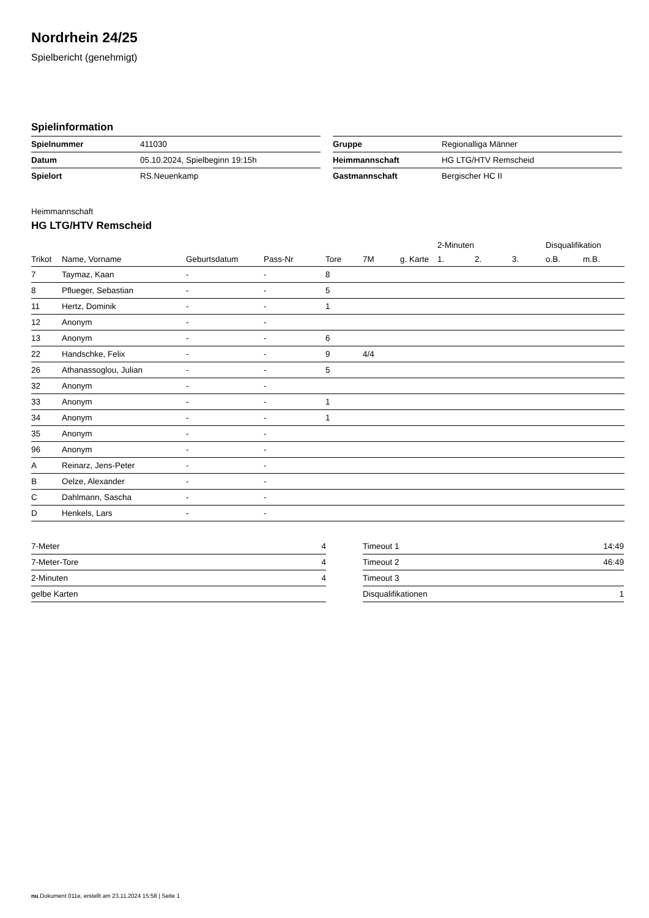Nordrhein 24/25
Spielbericht (genehmigt)
Spielinformation
| Spielnummer | 411030 |
| Datum | 05.10.2024, Spielbeginn 19:15h |
| Spielort | RS.Neuenkamp |
| Gruppe | Regionalliga Männer |
| Heimmannschaft | HG LTG/HTV Remscheid |
| Gastmannschaft | Bergischer HC II |
Heimmannschaft
HG LTG/HTV Remscheid
| | | | | | | | 2-Minuten | | | Disqualifikation | |
| --- | --- | --- | --- | --- | --- | --- | --- | --- | --- | --- | --- |
| Trikot | Name, Vorname | Geburtsdatum | Pass-Nr | Tore | 7M | g. Karte | 1. | 2. | 3. | o.B. | m.B. |
| 7 | Taymaz, Kaan | - | - | 8 | | | | | | | |
| 8 | Pflueger, Sebastian | - | - | 5 | | | | | | | |
| 11 | Hertz, Dominik | - | - | 1 | | | | | | | |
| 12 | Anonym | - | - | | | | | | | | |
| 13 | Anonym | - | - | 6 | | | | | | | |
| 22 | Handschke, Felix | - | - | 9 | 4/4 | | | | | | |
| 26 | Athanassoglou, Julian | - | - | 5 | | | | | | | |
| 32 | Anonym | - | - | | | | | | | | |
| 33 | Anonym | - | - | 1 | | | | | | | |
| 34 | Anonym | - | - | 1 | | | | | | | |
| 35 | Anonym | - | - | | | | | | | | |
| 96 | Anonym | - | - | | | | | | | | |
| A | Reinarz, Jens-Peter | - | - | | | | | | | | |
| B | Oelze, Alexander | - | - | | | | | | | | |
| C | Dahlmann, Sascha | - | - | | | | | | | | |
| D | Henkels, Lars | - | - | | | | | | | | |
| 7-Meter | 4 |
| 7-Meter-Tore | 4 |
| 2-Minuten | 4 |
| gelbe Karten | |
| Timeout 1 | 14:49 |
| Timeout 2 | 46:49 |
| Timeout 3 | |
| Disqualifikationen | 1 |
nu.Dokument 011e, erstellt am 23.11.2024 15:58 | Seite 1